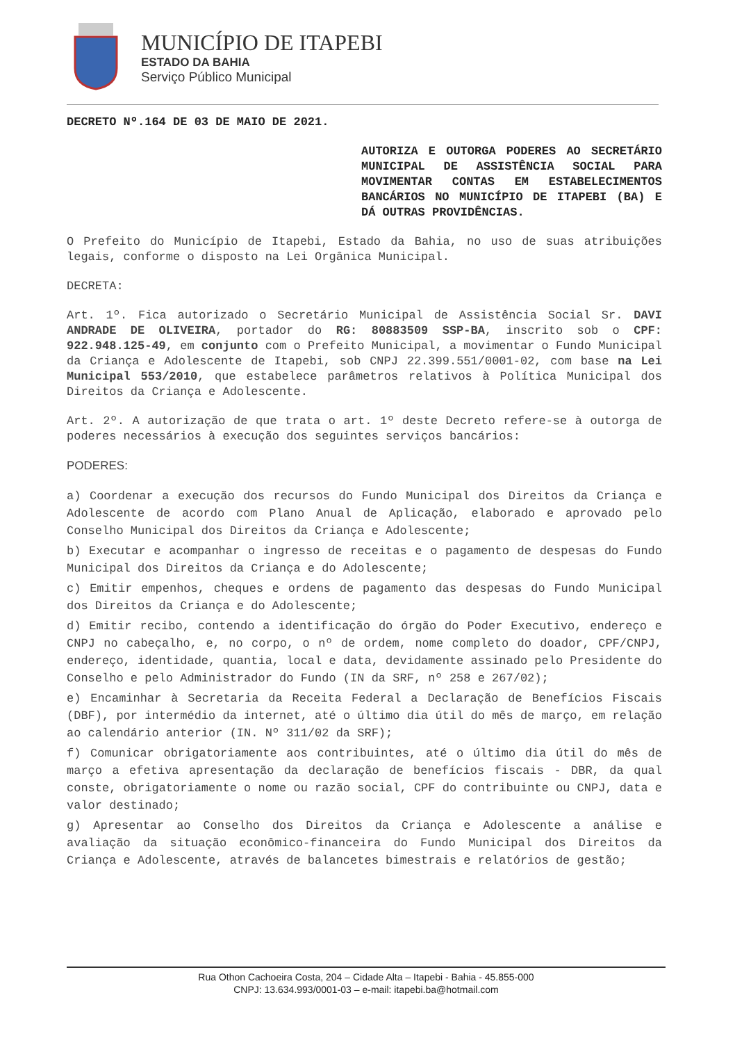MUNICÍPIO DE ITAPEBI
ESTADO DA BAHIA
Serviço Público Municipal
DECRETO Nº.164 DE 03 DE MAIO DE 2021.
AUTORIZA E OUTORGA PODERES AO SECRETÁRIO MUNICIPAL DE ASSISTÊNCIA SOCIAL PARA MOVIMENTAR CONTAS EM ESTABELECIMENTOS BANCÁRIOS NO MUNICÍPIO DE ITAPEBI (BA) E DÁ OUTRAS PROVIDÊNCIAS.
O Prefeito do Município de Itapebi, Estado da Bahia, no uso de suas atribuições legais, conforme o disposto na Lei Orgânica Municipal.
DECRETA:
Art. 1º. Fica autorizado o Secretário Municipal de Assistência Social Sr. DAVI ANDRADE DE OLIVEIRA, portador do RG: 80883509 SSP-BA, inscrito sob o CPF: 922.948.125-49, em conjunto com o Prefeito Municipal, a movimentar o Fundo Municipal da Criança e Adolescente de Itapebi, sob CNPJ 22.399.551/0001-02, com base na Lei Municipal 553/2010, que estabelece parâmetros relativos à Política Municipal dos Direitos da Criança e Adolescente.
Art. 2º. A autorização de que trata o art. 1º deste Decreto refere-se à outorga de poderes necessários à execução dos seguintes serviços bancários:
PODERES:
a) Coordenar a execução dos recursos do Fundo Municipal dos Direitos da Criança e Adolescente de acordo com Plano Anual de Aplicação, elaborado e aprovado pelo Conselho Municipal dos Direitos da Criança e Adolescente;
b) Executar e acompanhar o ingresso de receitas e o pagamento de despesas do Fundo Municipal dos Direitos da Criança e do Adolescente;
c) Emitir empenhos, cheques e ordens de pagamento das despesas do Fundo Municipal dos Direitos da Criança e do Adolescente;
d) Emitir recibo, contendo a identificação do órgão do Poder Executivo, endereço e CNPJ no cabeçalho, e, no corpo, o nº de ordem, nome completo do doador, CPF/CNPJ, endereço, identidade, quantia, local e data, devidamente assinado pelo Presidente do Conselho e pelo Administrador do Fundo (IN da SRF, nº 258 e 267/02);
e) Encaminhar à Secretaria da Receita Federal a Declaração de Benefícios Fiscais (DBF), por intermédio da internet, até o último dia útil do mês de março, em relação ao calendário anterior (IN. Nº 311/02 da SRF);
f) Comunicar obrigatoriamente aos contribuintes, até o último dia útil do mês de março a efetiva apresentação da declaração de benefícios fiscais - DBR, da qual conste, obrigatoriamente o nome ou razão social, CPF do contribuinte ou CNPJ, data e valor destinado;
g) Apresentar ao Conselho dos Direitos da Criança e Adolescente a análise e avaliação da situação econômico-financeira do Fundo Municipal dos Direitos da Criança e Adolescente, através de balancetes bimestrais e relatórios de gestão;
Rua Othon Cachoeira Costa, 204 – Cidade Alta – Itapebi - Bahia - 45.855-000
CNPJ: 13.634.993/0001-03 – e-mail: itapebi.ba@hotmail.com